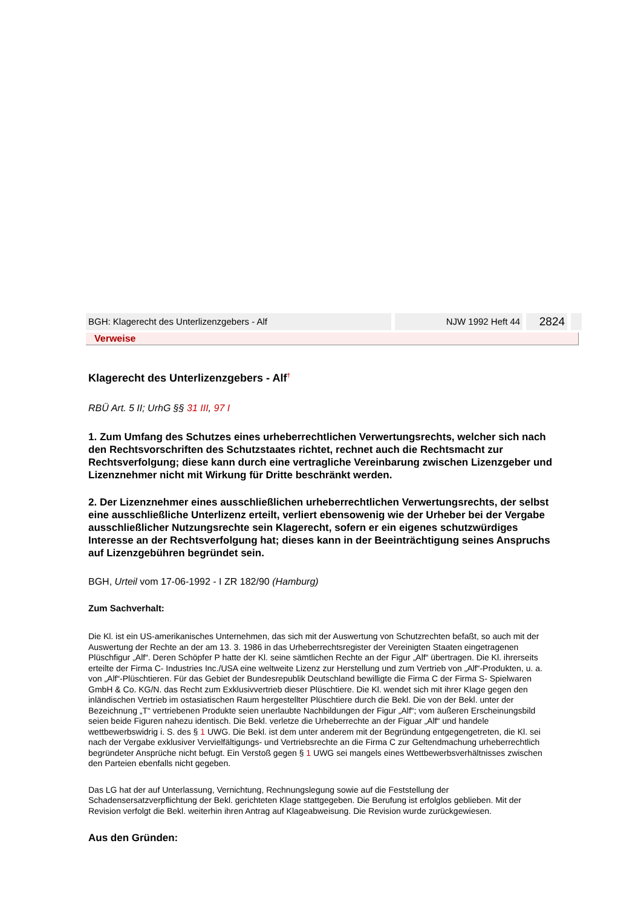BGH: Klagerecht des Unterlizenzgebers - Alf NJW 1992 Heft 44
2824
Verweise
Klagerecht des Unterlizenzgebers - Alf<sup>†</sup>
RBÜ Art. 5 II; UrhG §§ 31 III, 97 I
1. Zum Umfang des Schutzes eines urheberrechtlichen Verwertungsrechts, welcher sich nach den Rechtsvorschriften des Schutzstaates richtet, rechnet auch die Rechtsmacht zur Rechtsverfolgung; diese kann durch eine vertragliche Vereinbarung zwischen Lizenzgeber und Lizenznehmer nicht mit Wirkung für Dritte beschränkt werden.
2. Der Lizenznehmer eines ausschließlichen urheberrechtlichen Verwertungsrechts, der selbst eine ausschließliche Unterlizenz erteilt, verliert ebensowenig wie der Urheber bei der Vergabe ausschließlicher Nutzungsrechte sein Klagerecht, sofern er ein eigenes schutzwürdiges Interesse an der Rechtsverfolgung hat; dieses kann in der Beeinträchtigung seines Anspruchs auf Lizenzgebühren begründet sein.
BGH, Urteil vom 17-06-1992 - I ZR 182/90 (Hamburg)
Zum Sachverhalt:
Die Kl. ist ein US-amerikanisches Unternehmen, das sich mit der Auswertung von Schutzrechten befaßt, so auch mit der Auswertung der Rechte an der am 13. 3. 1986 in das Urheberrechtsregister der Vereinigten Staaten eingetragenen Plüschfigur „Alf“. Deren Schöpfer P hatte der Kl. seine sämtlichen Rechte an der Figur „Alf“ übertragen. Die Kl. ihrerseits erteilte der Firma C- Industries Inc./USA eine weltweite Lizenz zur Herstellung und zum Vertrieb von „Alf“-Produkten, u. a. von „Alf“-Plüschtieren. Für das Gebiet der Bundesrepublik Deutschland bewilligte die Firma C der Firma S- Spielwaren GmbH & Co. KG/N. das Recht zum Exklusivvertrieb dieser Plüschtiere. Die Kl. wendet sich mit ihrer Klage gegen den inländischen Vertrieb im ostasiatischen Raum hergestellter Plüschtiere durch die Bekl. Die von der Bekl. unter der Bezeichnung „T“ vertriebenen Produkte seien unerlaubte Nachbildungen der Figur „Alf“; vom äußeren Erscheinungsbild seien beide Figuren nahezu identisch. Die Bekl. verletze die Urheberrechte an der Figuar „Alf“ und handele wettbewerbswidrig i. S. des § 1 UWG. Die Bekl. ist dem unter anderem mit der Begründung entgegengetreten, die Kl. sei nach der Vergabe exklusiver Vervielfältigungs- und Vertriebsrechte an die Firma C zur Geltendmachung urheberrechtlich begründeter Ansprüche nicht befugt. Ein Verstoß gegen § 1 UWG sei mangels eines Wettbewerbsverhältnisses zwischen den Parteien ebenfalls nicht gegeben.
Das LG hat der auf Unterlassung, Vernichtung, Rechnungslegung sowie auf die Feststellung der Schadensersatzverpflichtung der Bekl. gerichteten Klage stattgegeben. Die Berufung ist erfolglos geblieben. Mit der Revision verfolgt die Bekl. weiterhin ihren Antrag auf Klageabweisung. Die Revision wurde zurückgewiesen.
Aus den Gründen: